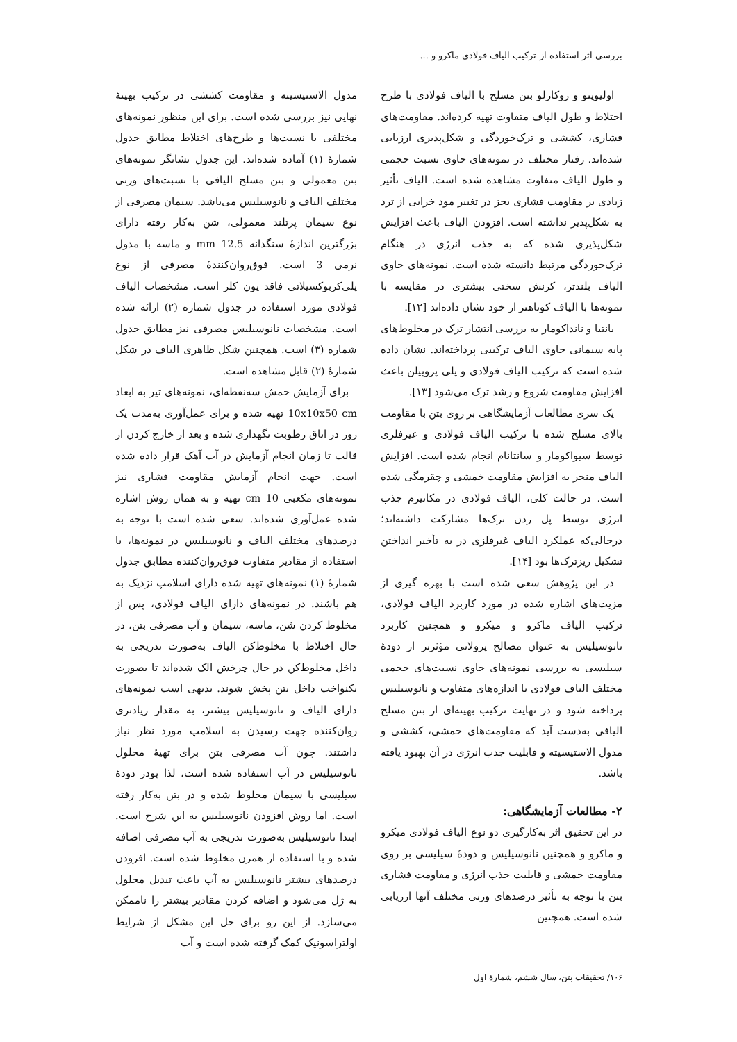بررسی اثر استفاده از ترکیب الیاف فولادی ماکرو و ...
اولیویتو و زوکارلو بتن مسلح با الیاف فولادی با طرح اختلاط و طول الیاف متفاوت تهیه کرده‌اند. مقاومت‌های فشاری، کششی و ترک‌خوردگی و شکل‌پذیری ارزیابی شده‌اند. رفتار مختلف در نمونه‌های حاوی نسبت حجمی و طول الیاف متفاوت مشاهده شده است. الیاف تأثیر زیادی بر مقاومت فشاری بجز در تغییر مود خرابی از ترد به شکل‌پذیر نداشته است. افزودن الیاف باعث افزایش شکل‌پذیری شده که به جذب انرژی در هنگام ترک‌خوردگی مرتبط دانسته شده است. نمونه‌های حاوی الیاف بلندتر، کرنش سختی بیشتری در مقایسه با نمونه‌ها با الیاف کوتاهتر از خود نشان داده‌اند [۱۲].
بانتیا و نانداکومار به بررسی انتشار ترک در مخلوط‌های پایه سیمانی حاوی الیاف ترکیبی پرداخته‌اند. نشان داده شده است که ترکیب الیاف فولادی و پلی پروپیلن باعث افزایش مقاومت شروع و رشد ترک می‌شود [۱۳].
یک سری مطالعات آزمایشگاهی بر روی بتن با مقاومت بالای مسلح شده با ترکیب الیاف فولادی و غیرفلزی توسط سیواکومار و سانتانام انجام شده است. افزایش الیاف منجر به افزایش مقاومت خمشی و چقرمگی شده است. در حالت کلی، الیاف فولادی در مکانیزم جذب انرژی توسط پل زدن ترک‌ها مشارکت داشته‌اند؛ درحالی‌که عملکرد الیاف غیرفلزی در به تأخیر انداختن تشکیل ریزترک‌ها بود [۱۴].
در این پژوهش سعی شده است با بهره گیری از مزیت‌های اشاره شده در مورد کاربرد الیاف فولادی، ترکیب الیاف ماکرو و میکرو و همچنین کاربرد نانوسیلیس به عنوان مصالح پزولانی مؤثرتر از دودهٔ سیلیسی به بررسی نمونه‌های حاوی نسبت‌های حجمی مختلف الیاف فولادی با اندازه‌های متفاوت و نانوسیلیس پرداخته شود و در نهایت ترکیب بهینه‌ای از بتن مسلح الیافی به‌دست آید که مقاومت‌های خمشی، کششی و مدول الاستیسیته و قابلیت جذب انرژی در آن بهبود یافته باشد.
۲- مطالعات آزمایشگاهی:
در این تحقیق اثر به‌کارگیری دو نوع الیاف فولادی میکرو و ماکرو و همچنین نانوسیلیس و دودهٔ سیلیسی بر روی مقاومت خمشی و قابلیت جذب انرژی و مقاومت فشاری بتن با توجه به تأثیر درصدهای وزنی مختلف آنها ارزیابی شده است. همچنین
مدول الاستیسیته و مقاومت کششی در ترکیب بهینهٔ نهایی نیز بررسی شده است. برای این منظور نمونه‌های مختلفی با نسبت‌ها و طرح‌های اختلاط مطابق جدول شمارهٔ (۱) آماده شده‌اند. این جدول نشانگر نمونه‌های بتن معمولی و بتن مسلح الیافی با نسبت‌های وزنی مختلف الیاف و نانوسیلیس می‌باشد. سیمان مصرفی از نوع سیمان پرتلند معمولی، شن به‌کار رفته دارای بزرگترین اندازهٔ سنگدانه 12.5 mm و ماسه با مدول نرمی 3 است. فوق‌روان‌کنندهٔ مصرفی از نوع پلی‌کربوکسیلاتی فاقد یون کلر است. مشخصات الیاف فولادی مورد استفاده در جدول شماره (۲) ارائه شده است. مشخصات نانوسیلیس مصرفی نیز مطابق جدول شماره (۳) است. همچنین شکل ظاهری الیاف در شکل شمارهٔ (۲) قابل مشاهده است.
برای آزمایش خمش سه‌نقطه‌ای، نمونه‌های تیر به ابعاد 10x10x50 cm تهیه شده و برای عمل‌آوری به‌مدت یک روز در اتاق رطوبت نگهداری شده و بعد از خارج کردن از قالب تا زمان انجام آزمایش در آب آهک قرار داده شده است. جهت انجام آزمایش مقاومت فشاری نیز نمونه‌های مکعبی 10 cm تهیه و به همان روش اشاره شده عمل‌آوری شده‌اند. سعی شده است با توجه به درصدهای مختلف الیاف و نانوسیلیس در نمونه‌ها، با استفاده از مقادیر متفاوت فوق‌روان‌کننده مطابق جدول شمارهٔ (۱) نمونه‌های تهیه شده دارای اسلامپ نزدیک به هم باشند. در نمونه‌های دارای الیاف فولادی، پس از مخلوط کردن شن، ماسه، سیمان و آب مصرفی بتن، در حال اختلاط با مخلوط‌کن الیاف به‌صورت تدریجی به داخل مخلوط‌کن در حال چرخش الک شده‌اند تا بصورت یکنواخت داخل بتن پخش شوند. بدیهی است نمونه‌های دارای الیاف و نانوسیلیس بیشتر، به مقدار زیادتری روان‌کننده جهت رسیدن به اسلامپ مورد نظر نیاز داشتند. چون آب مصرفی بتن برای تهیهٔ محلول نانوسیلیس در آب استفاده شده است، لذا پودر دودهٔ سیلیسی با سیمان مخلوط شده و در بتن به‌کار رفته است. اما روش افزودن نانوسیلیس به این شرح است. ابتدا نانوسیلیس به‌صورت تدریجی به آب مصرفی اضافه شده و با استفاده از همزن مخلوط شده است. افزودن درصدهای بیشتر نانوسیلیس به آب باعث تبدیل محلول به ژل می‌شود و اضافه کردن مقادیر بیشتر را ناممکن می‌سازد. از این رو برای حل این مشکل از شرایط اولتراسونیک کمک گرفته شده است و آب
۱۰۶/ تحقیقات بتن، سال ششم، شمارهٔ اول